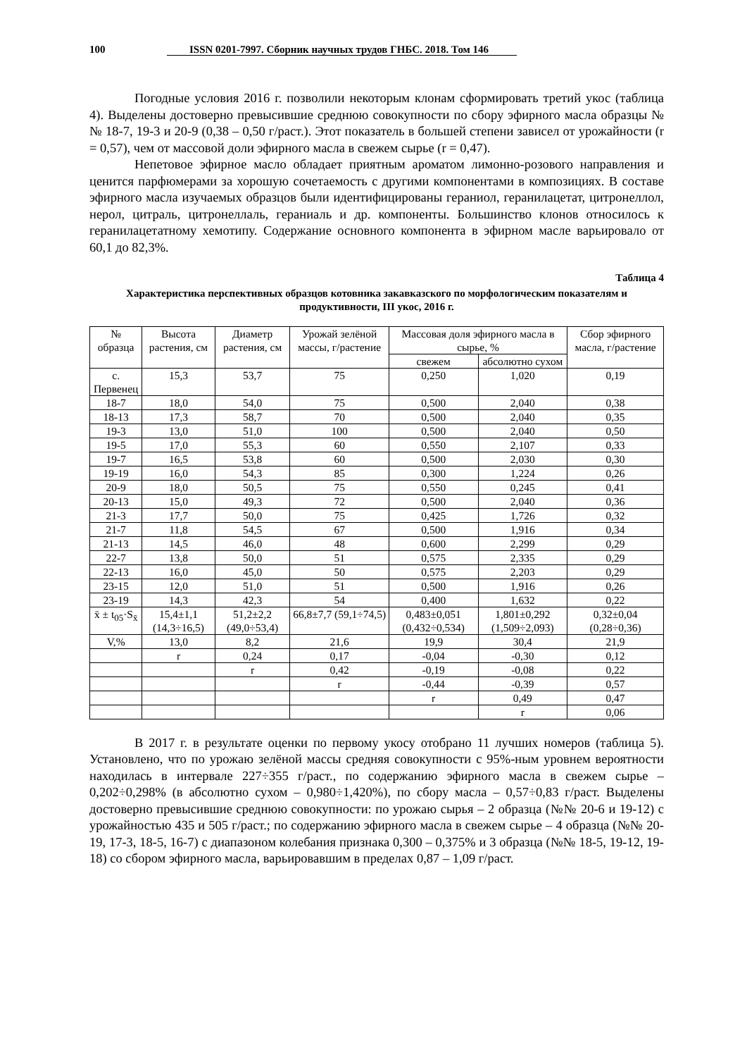100 ISSN 0201-7997. Сборник научных трудов ГНБС. 2018. Том 146
Погодные условия 2016 г. позволили некоторым клонам сформировать третий укос (таблица 4). Выделены достоверно превысившие среднюю совокупности по сбору эфирного масла образцы №№ 18-7, 19-3 и 20-9 (0,38 – 0,50 г/раст.). Этот показатель в большей степени зависел от урожайности (r = 0,57), чем от массовой доли эфирного масла в свежем сырье (r = 0,47).
Непетовое эфирное масло обладает приятным ароматом лимонно-розового направления и ценится парфюмерами за хорошую сочетаемость с другими компонентами в композициях. В составе эфирного масла изучаемых образцов были идентифицированы гераниол, геранилацетат, цитронеллол, нерол, цитраль, цитронеллаль, гераниаль и др. компоненты. Большинство клонов относилось к геранилацетатному хемотипу. Содержание основного компонента в эфирном масле варьировало от 60,1 до 82,3%.
Таблица 4
Характеристика перспективных образцов котовника закавказского по морфологическим показателям и продуктивности, III укос, 2016 г.
| № образца | Высота растения, см | Диаметр растения, см | Урожай зелёной массы, г/растение | Массовая доля эфирного масла в сырье, % | | Сбор эфирного масла, г/растение |
| --- | --- | --- | --- | --- | --- | --- |
| | | | | свежем | абсолютно сухом | |
| с. Первенец | 15,3 | 53,7 | 75 | 0,250 | 1,020 | 0,19 |
| 18-7 | 18,0 | 54,0 | 75 | 0,500 | 2,040 | 0,38 |
| 18-13 | 17,3 | 58,7 | 70 | 0,500 | 2,040 | 0,35 |
| 19-3 | 13,0 | 51,0 | 100 | 0,500 | 2,040 | 0,50 |
| 19-5 | 17,0 | 55,3 | 60 | 0,550 | 2,107 | 0,33 |
| 19-7 | 16,5 | 53,8 | 60 | 0,500 | 2,030 | 0,30 |
| 19-19 | 16,0 | 54,3 | 85 | 0,300 | 1,224 | 0,26 |
| 20-9 | 18,0 | 50,5 | 75 | 0,550 | 0,245 | 0,41 |
| 20-13 | 15,0 | 49,3 | 72 | 0,500 | 2,040 | 0,36 |
| 21-3 | 17,7 | 50,0 | 75 | 0,425 | 1,726 | 0,32 |
| 21-7 | 11,8 | 54,5 | 67 | 0,500 | 1,916 | 0,34 |
| 21-13 | 14,5 | 46,0 | 48 | 0,600 | 2,299 | 0,29 |
| 22-7 | 13,8 | 50,0 | 51 | 0,575 | 2,335 | 0,29 |
| 22-13 | 16,0 | 45,0 | 50 | 0,575 | 2,203 | 0,29 |
| 23-15 | 12,0 | 51,0 | 51 | 0,500 | 1,916 | 0,26 |
| 23-19 | 14,3 | 42,3 | 54 | 0,400 | 1,632 | 0,22 |
| x̄ ± t<sub>05</sub>·S<sub>x̄</sub> | 15,4±1,1 (14,3÷16,5) | 51,2±2,2 (49,0÷53,4) | 66,8±7,7 (59,1÷74,5) | 0,483±0,051 (0,432÷0,534) | 1,801±0,292 (1,509÷2,093) | 0,32±0,04 (0,28÷0,36) |
| V,% | 13,0 | 8,2 | 21,6 | 19,9 | 30,4 | 21,9 |
| | r | 0,24 | 0,17 | -0,04 | -0,30 | 0,12 |
| | | r | 0,42 | -0,19 | -0,08 | 0,22 |
| | | | r | -0,44 | -0,39 | 0,57 |
| | | | | r | 0,49 | 0,47 |
| | | | | | r | 0,06 |
В 2017 г. в результате оценки по первому укосу отобрано 11 лучших номеров (таблица 5). Установлено, что по урожаю зелёной массы средняя совокупности с 95%-ным уровнем вероятности находилась в интервале 227÷355 г/раст., по содержанию эфирного масла в свежем сырье – 0,202÷0,298% (в абсолютно сухом – 0,980÷1,420%), по сбору масла – 0,57÷0,83 г/раст. Выделены достоверно превысившие среднюю совокупности: по урожаю сырья – 2 образца (№№ 20-6 и 19-12) с урожайностью 435 и 505 г/раст.; по содержанию эфирного масла в свежем сырье – 4 образца (№№ 20-19, 17-3, 18-5, 16-7) с диапазоном колебания признака 0,300 – 0,375% и 3 образца (№№ 18-5, 19-12, 19-18) со сбором эфирного масла, варьировавшим в пределах 0,87 – 1,09 г/раст.